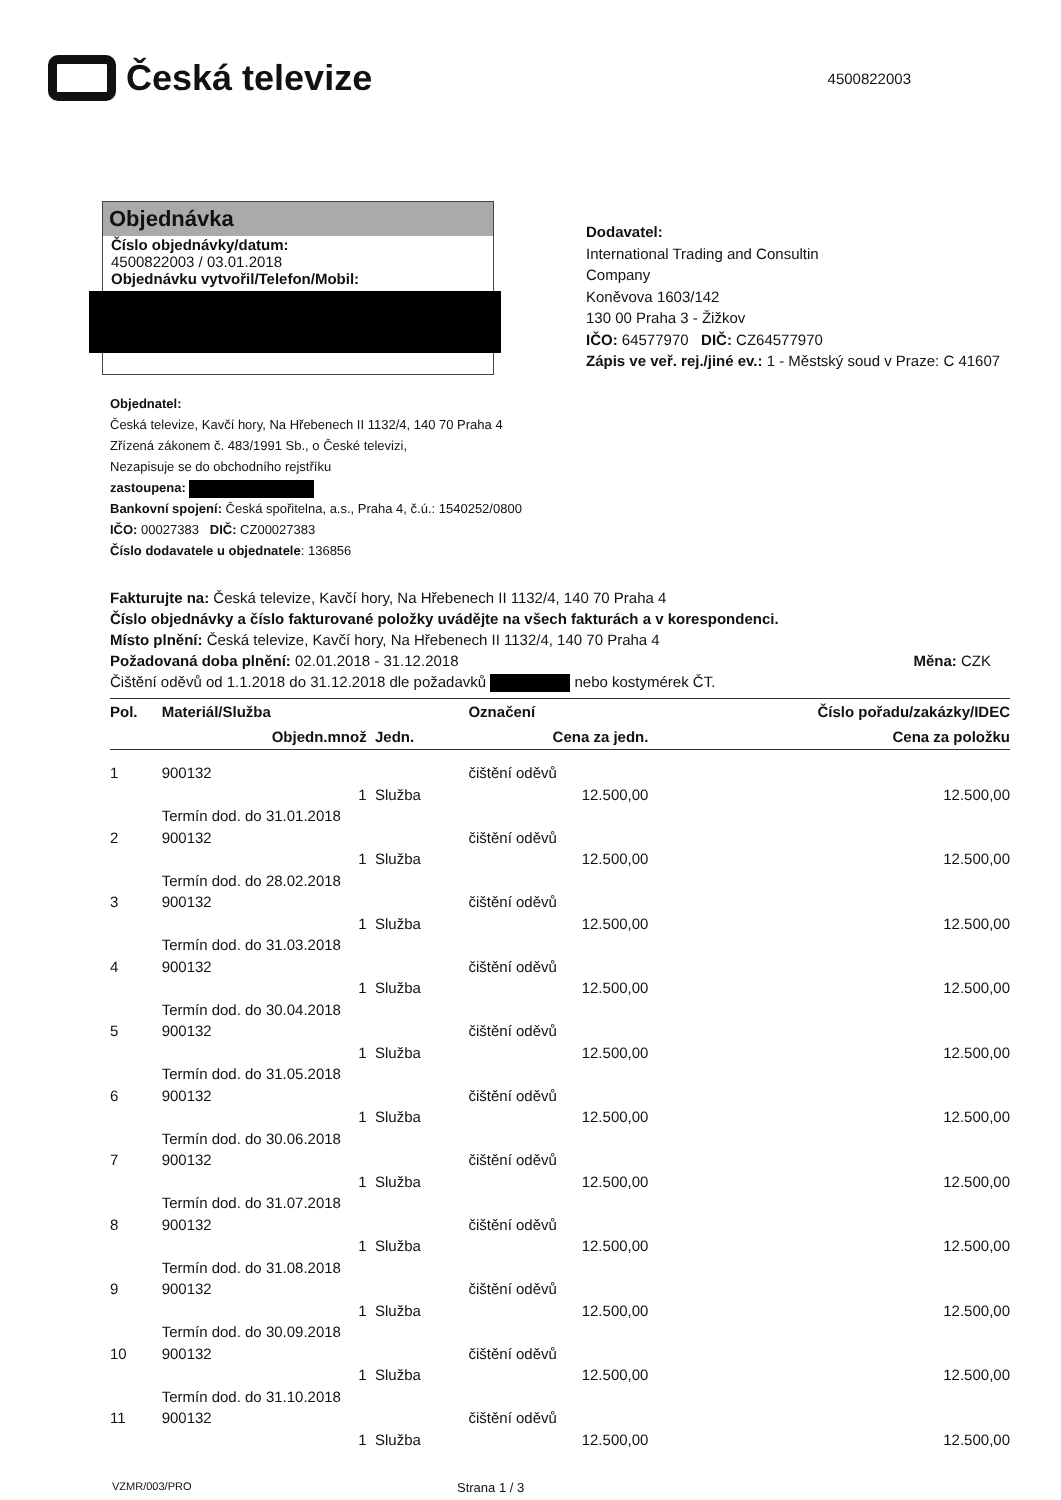Česká televize
4500822003
Objednávka
Číslo objednávky/datum:
4500822003 / 03.01.2018
Objednávku vytvořil/Telefon/Mobil:
Dodavatel:
International Trading and Consultin
Company
Koněvova 1603/142
130 00 Praha 3 - Žižkov
IČO: 64577970 DIČ: CZ64577970
Zápis ve veř. rej./jiné ev.: 1 - Městský soud v Praze: C 41607
Objednatel:
Česká televize, Kavčí hory, Na Hřebenech II 1132/4, 140 70 Praha 4
Zřízená zákonem č. 483/1991 Sb., o České televizi,
Nezapisuje se do obchodního rejstříku
zastoupena:
Bankovní spojení: Česká spořitelna, a.s., Praha 4, č.ú.: 1540252/0800
IČO: 00027383 DIČ: CZ00027383
Číslo dodavatele u objednatele: 136856
Fakturujte na: Česká televize, Kavčí hory, Na Hřebenech II 1132/4, 140 70 Praha 4
Číslo objednávky a číslo fakturované položky uvádějte na všech fakturách a v korespondenci.
Místo plnění: Česká televize, Kavčí hory, Na Hřebenech II 1132/4, 140 70 Praha 4
Požadovaná doba plnění: 02.01.2018 - 31.12.2018 Měna: CZK
Čištění oděvů od 1.1.2018 do 31.12.2018 dle požadavků nebo kostymérek ČT.
| Pol. | Materiál/Služba | | Označení | | Číslo pořadu/zakázky/IDEC |
| --- | --- | --- | --- | --- | --- |
| | Objedn.množ | Jedn. | Cena za jedn. | | Cena za položku |
| 1 | 900132 | | čištění oděvů | | |
| | 1 | Služba | 12.500,00 | | 12.500,00 |
| | Termín dod. do 31.01.2018 | | | | |
| 2 | 900132 | | čištění oděvů | | |
| | 1 | Služba | 12.500,00 | | 12.500,00 |
| | Termín dod. do 28.02.2018 | | | | |
| 3 | 900132 | | čištění oděvů | | |
| | 1 | Služba | 12.500,00 | | 12.500,00 |
| | Termín dod. do 31.03.2018 | | | | |
| 4 | 900132 | | čištění oděvů | | |
| | 1 | Služba | 12.500,00 | | 12.500,00 |
| | Termín dod. do 30.04.2018 | | | | |
| 5 | 900132 | | čištění oděvů | | |
| | 1 | Služba | 12.500,00 | | 12.500,00 |
| | Termín dod. do 31.05.2018 | | | | |
| 6 | 900132 | | čištění oděvů | | |
| | 1 | Služba | 12.500,00 | | 12.500,00 |
| | Termín dod. do 30.06.2018 | | | | |
| 7 | 900132 | | čištění oděvů | | |
| | 1 | Služba | 12.500,00 | | 12.500,00 |
| | Termín dod. do 31.07.2018 | | | | |
| 8 | 900132 | | čištění oděvů | | |
| | 1 | Služba | 12.500,00 | | 12.500,00 |
| | Termín dod. do 31.08.2018 | | | | |
| 9 | 900132 | | čištění oděvů | | |
| | 1 | Služba | 12.500,00 | | 12.500,00 |
| | Termín dod. do 30.09.2018 | | | | |
| 10 | 900132 | | čištění oděvů | | |
| | 1 | Služba | 12.500,00 | | 12.500,00 |
| | Termín dod. do 31.10.2018 | | | | |
| 11 | 900132 | | čištění oděvů | | |
| | 1 | Služba | 12.500,00 | | 12.500,00 |
VZMR/003/PRO Strana 1 / 3